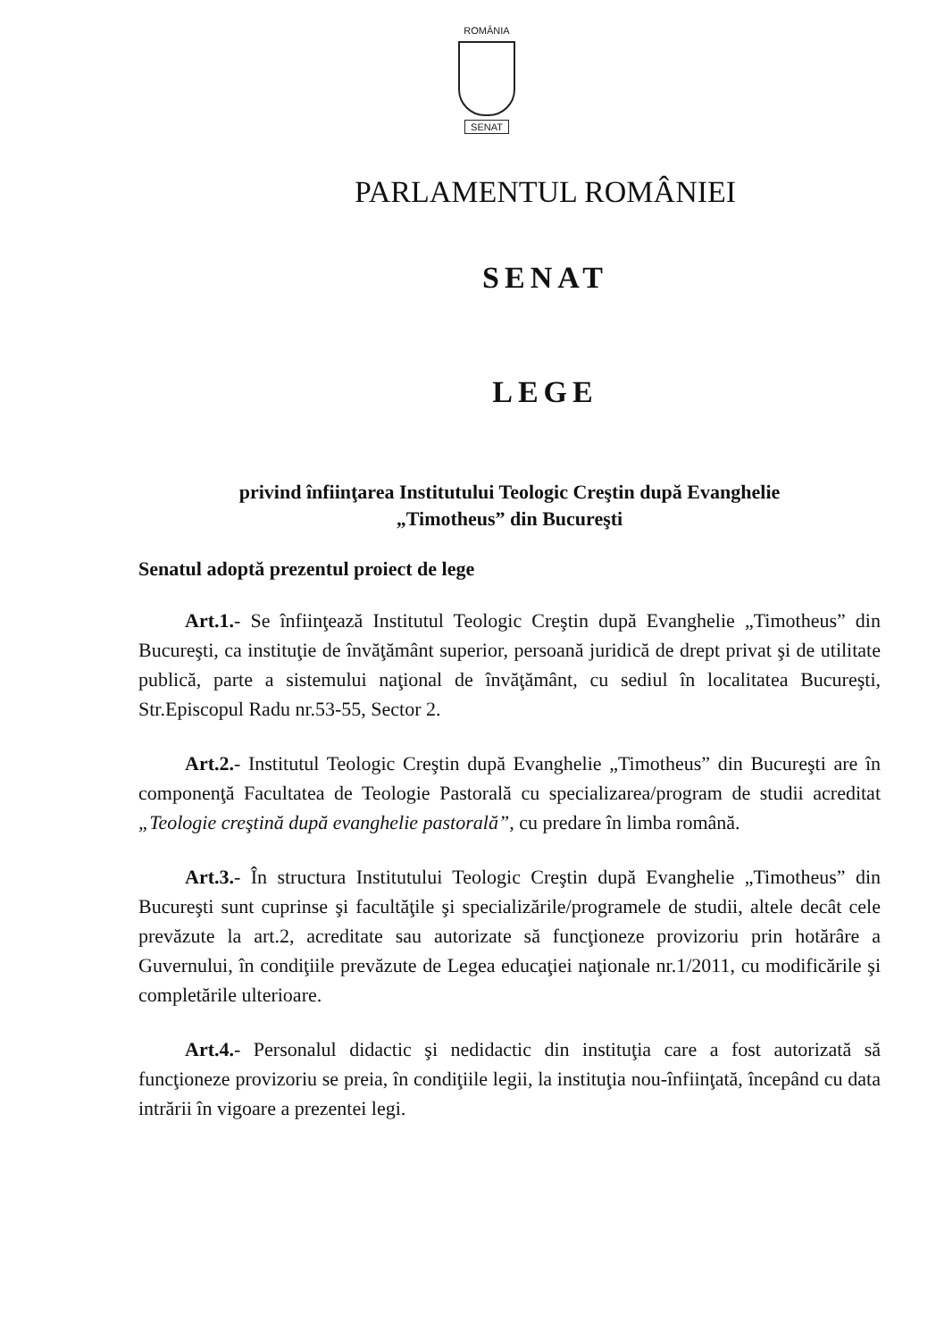ROMÂNIA
SENAT
PARLAMENTUL ROMÂNIEI
SENAT
LEGE
privind înfiinţarea Institutului Teologic Creştin după Evanghelie
„Timotheus” din Bucureşti
Senatul adoptă prezentul proiect de lege
Art.1.- Se înfiinţează Institutul Teologic Creştin după Evanghelie „Timotheus” din Bucureşti, ca instituţie de învăţământ superior, persoană juridică de drept privat şi de utilitate publică, parte a sistemului naţional de învăţământ, cu sediul în localitatea Bucureşti, Str.Episcopul Radu nr.53-55, Sector 2.
Art.2.- Institutul Teologic Creştin după Evanghelie „Timotheus” din Bucureşti are în componenţă Facultatea de Teologie Pastorală cu specializarea/program de studii acreditat „Teologie creştină după evanghelie pastorală”, cu predare în limba română.
Art.3.- În structura Institutului Teologic Creştin după Evanghelie „Timotheus” din Bucureşti sunt cuprinse şi facultăţile şi specializările/programele de studii, altele decât cele prevăzute la art.2, acreditate sau autorizate să funcţioneze provizoriu prin hotărâre a Guvernului, în condiţiile prevăzute de Legea educaţiei naţionale nr.1/2011, cu modificările şi completările ulterioare.
Art.4.- Personalul didactic şi nedidactic din instituţia care a fost autorizată să funcţioneze provizoriu se preia, în condiţiile legii, la instituţia nou-înfiinţată, începând cu data intrării în vigoare a prezentei legi.